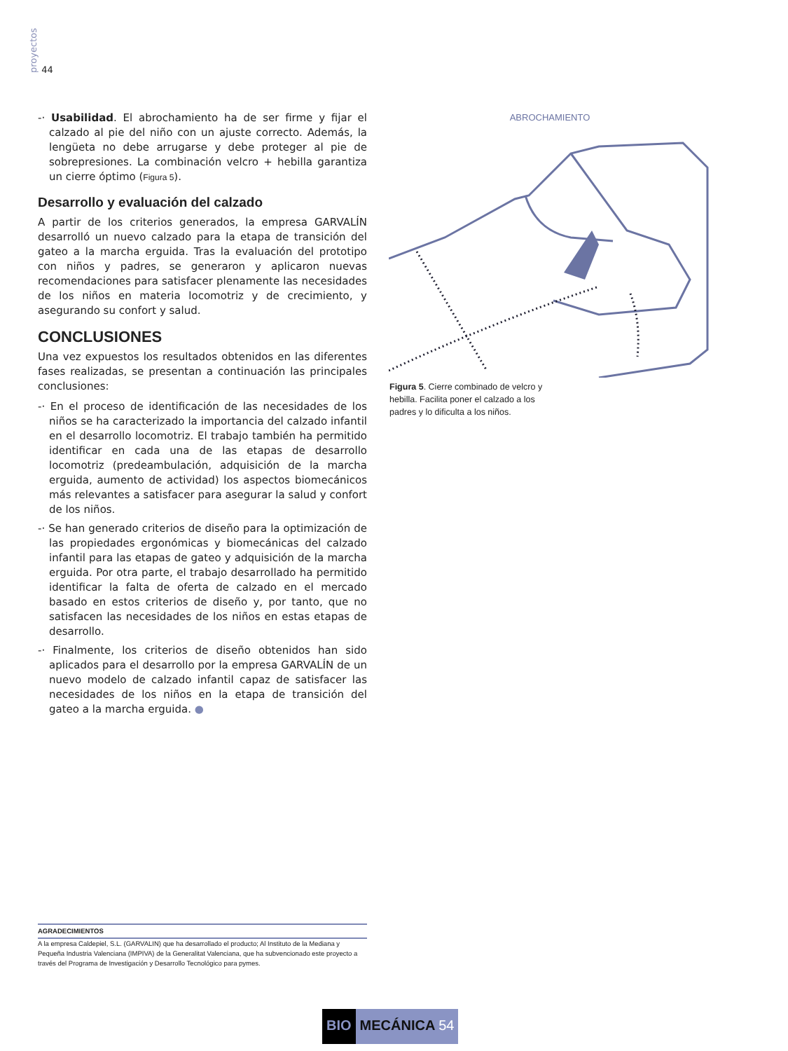proyectos 44
-· Usabilidad. El abrochamiento ha de ser firme y fijar el calzado al pie del niño con un ajuste correcto. Además, la lengüeta no debe arrugarse y debe proteger al pie de sobrepresiones. La combinación velcro + hebilla garantiza un cierre óptimo (Figura 5).
Desarrollo y evaluación del calzado
A partir de los criterios generados, la empresa GARVALÍN desarrolló un nuevo calzado para la etapa de transición del gateo a la marcha erguida. Tras la evaluación del prototipo con niños y padres, se generaron y aplicaron nuevas recomendaciones para satisfacer plenamente las necesidades de los niños en materia locomotriz y de crecimiento, y asegurando su confort y salud.
CONCLUSIONES
Una vez expuestos los resultados obtenidos en las diferentes fases realizadas, se presentan a continuación las principales conclusiones:
-· En el proceso de identificación de las necesidades de los niños se ha caracterizado la importancia del calzado infantil en el desarrollo locomotriz. El trabajo también ha permitido identificar en cada una de las etapas de desarrollo locomotriz (predeambulación, adquisición de la marcha erguida, aumento de actividad) los aspectos biomecánicos más relevantes a satisfacer para asegurar la salud y confort de los niños.
-· Se han generado criterios de diseño para la optimización de las propiedades ergonómicas y biomecánicas del calzado infantil para las etapas de gateo y adquisición de la marcha erguida. Por otra parte, el trabajo desarrollado ha permitido identificar la falta de oferta de calzado en el mercado basado en estos criterios de diseño y, por tanto, que no satisfacen las necesidades de los niños en estas etapas de desarrollo.
-· Finalmente, los criterios de diseño obtenidos han sido aplicados para el desarrollo por la empresa GARVALÍN de un nuevo modelo de calzado infantil capaz de satisfacer las necesidades de los niños en la etapa de transición del gateo a la marcha erguida. ●
ABROCHAMIENTO
Figura 5. Cierre combinado de velcro y hebilla. Facilita poner el calzado a los padres y lo dificulta a los niños.
AGRADECIMIENTOS
A la empresa Caldepiel, S.L. (GARVALIN) que ha desarrollado el producto; Al Instituto de la Mediana y Pequeña Industria Valenciana (IMPIVA) de la Generalitat Valenciana, que ha subvencionado este proyecto a través del Programa de Investigación y Desarrollo Tecnológico para pymes.
BIO MECÁNICA 54